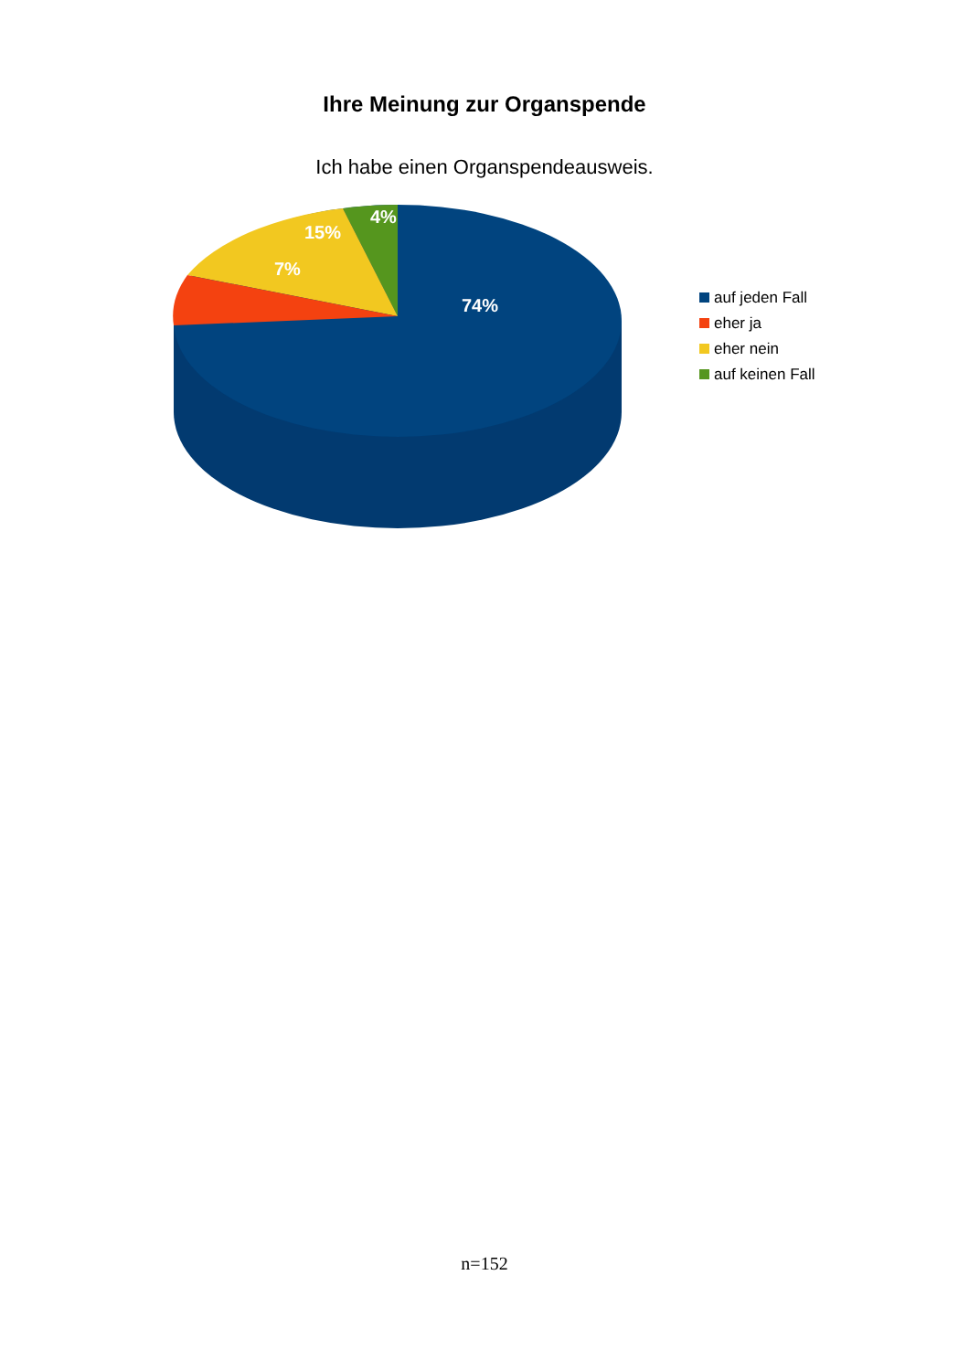Ihre Meinung zur Organspende
Ich habe einen Organspendeausweis.
4%
15%
7%
74%
auf jeden Fall
eher ja
eher nein
auf keinen Fall
n=152